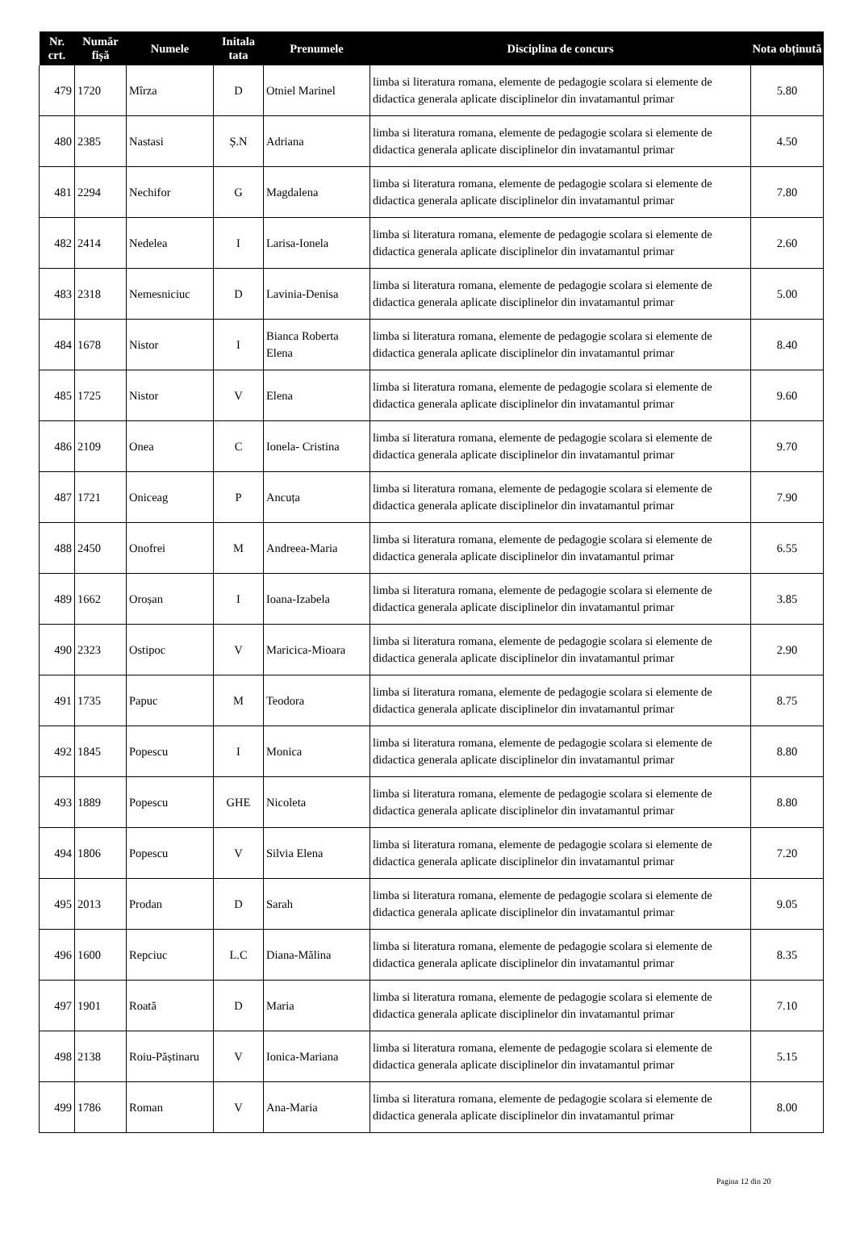| Nr. crt. | Număr fișă | Numele | Initala tata | Prenumele | Disciplina de concurs | Nota obținută |
| --- | --- | --- | --- | --- | --- | --- |
| 479 | 1720 | Mîrza | D | Otniel Marinel | limba si literatura romana, elemente de pedagogie scolara si elemente de didactica generala aplicate disciplinelor din invatamantul primar | 5.80 |
| 480 | 2385 | Nastasi | Ș.N | Adriana | limba si literatura romana, elemente de pedagogie scolara si elemente de didactica generala aplicate disciplinelor din invatamantul primar | 4.50 |
| 481 | 2294 | Nechifor | G | Magdalena | limba si literatura romana, elemente de pedagogie scolara si elemente de didactica generala aplicate disciplinelor din invatamantul primar | 7.80 |
| 482 | 2414 | Nedelea | I | Larisa-Ionela | limba si literatura romana, elemente de pedagogie scolara si elemente de didactica generala aplicate disciplinelor din invatamantul primar | 2.60 |
| 483 | 2318 | Nemesniciuc | D | Lavinia-Denisa | limba si literatura romana, elemente de pedagogie scolara si elemente de didactica generala aplicate disciplinelor din invatamantul primar | 5.00 |
| 484 | 1678 | Nistor | I | Bianca Roberta Elena | limba si literatura romana, elemente de pedagogie scolara si elemente de didactica generala aplicate disciplinelor din invatamantul primar | 8.40 |
| 485 | 1725 | Nistor | V | Elena | limba si literatura romana, elemente de pedagogie scolara si elemente de didactica generala aplicate disciplinelor din invatamantul primar | 9.60 |
| 486 | 2109 | Onea | C | Ionela- Cristina | limba si literatura romana, elemente de pedagogie scolara si elemente de didactica generala aplicate disciplinelor din invatamantul primar | 9.70 |
| 487 | 1721 | Oniceag | P | Ancuța | limba si literatura romana, elemente de pedagogie scolara si elemente de didactica generala aplicate disciplinelor din invatamantul primar | 7.90 |
| 488 | 2450 | Onofrei | M | Andreea-Maria | limba si literatura romana, elemente de pedagogie scolara si elemente de didactica generala aplicate disciplinelor din invatamantul primar | 6.55 |
| 489 | 1662 | Oroșan | I | Ioana-Izabela | limba si literatura romana, elemente de pedagogie scolara si elemente de didactica generala aplicate disciplinelor din invatamantul primar | 3.85 |
| 490 | 2323 | Ostipoc | V | Maricica-Mioara | limba si literatura romana, elemente de pedagogie scolara si elemente de didactica generala aplicate disciplinelor din invatamantul primar | 2.90 |
| 491 | 1735 | Papuc | M | Teodora | limba si literatura romana, elemente de pedagogie scolara si elemente de didactica generala aplicate disciplinelor din invatamantul primar | 8.75 |
| 492 | 1845 | Popescu | I | Monica | limba si literatura romana, elemente de pedagogie scolara si elemente de didactica generala aplicate disciplinelor din invatamantul primar | 8.80 |
| 493 | 1889 | Popescu | GHE | Nicoleta | limba si literatura romana, elemente de pedagogie scolara si elemente de didactica generala aplicate disciplinelor din invatamantul primar | 8.80 |
| 494 | 1806 | Popescu | V | Silvia Elena | limba si literatura romana, elemente de pedagogie scolara si elemente de didactica generala aplicate disciplinelor din invatamantul primar | 7.20 |
| 495 | 2013 | Prodan | D | Sarah | limba si literatura romana, elemente de pedagogie scolara si elemente de didactica generala aplicate disciplinelor din invatamantul primar | 9.05 |
| 496 | 1600 | Repciuc | L.C | Diana-Mălina | limba si literatura romana, elemente de pedagogie scolara si elemente de didactica generala aplicate disciplinelor din invatamantul primar | 8.35 |
| 497 | 1901 | Roată | D | Maria | limba si literatura romana, elemente de pedagogie scolara si elemente de didactica generala aplicate disciplinelor din invatamantul primar | 7.10 |
| 498 | 2138 | Roiu-Păștinaru | V | Ionica-Mariana | limba si literatura romana, elemente de pedagogie scolara si elemente de didactica generala aplicate disciplinelor din invatamantul primar | 5.15 |
| 499 | 1786 | Roman | V | Ana-Maria | limba si literatura romana, elemente de pedagogie scolara si elemente de didactica generala aplicate disciplinelor din invatamantul primar | 8.00 |
Pagina 12 din 20